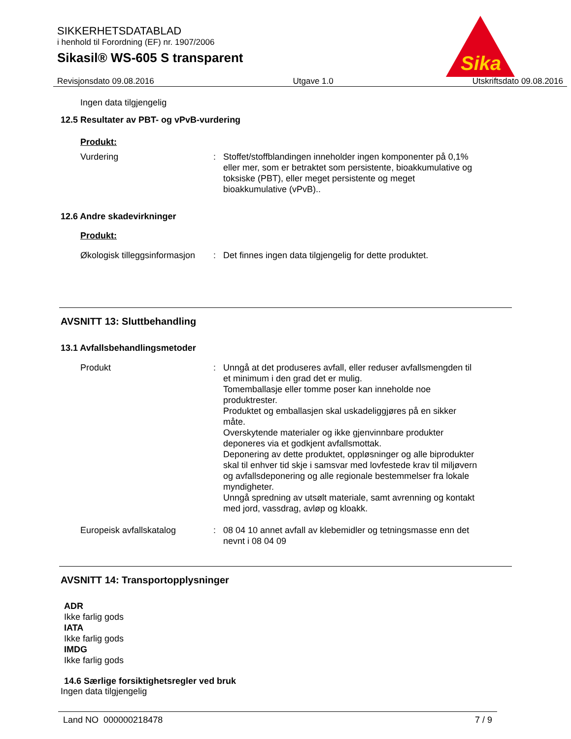SIKKERHETSDATABLAD
i henhold til Forordning (EF) nr. 1907/2006
Sikasil® WS-605 S transparent
Sika
Revisjonsdato 09.08.2016 Utgave 1.0 Utskriftsdato 09.08.2016
Ingen data tilgjengelig
12.5 Resultater av PBT- og vPvB-vurdering
Produkt:
Vurdering : Stoffet/stoffblandingen inneholder ingen komponenter på 0,1% eller mer, som er betraktet som persistente, bioakkumulative og toksiske (PBT), eller meget persistente og meget bioakkumulative (vPvB)..
12.6 Andre skadevirkninger
Produkt:
Økologisk tilleggsinformasjon
: Det finnes ingen data tilgjengelig for dette produktet.
AVSNITT 13: Sluttbehandling
13.1 Avfallsbehandlingsmetoder
Produkt : Unngå at det produseres avfall, eller reduser avfallsmengden til et minimum i den grad det er mulig.
Tomemballasje eller tomme poser kan inneholde noe produktrester.
Produktet og emballasjen skal uskadeliggjøres på en sikker måte.
Overskytende materialer og ikke gjenvinnbare produkter deponeres via et godkjent avfallsmottak.
Deponering av dette produktet, oppløsninger og alle biprodukter skal til enhver tid skje i samsvar med lovfestede krav til miljøvern og avfallsdeponering og alle regionale bestemmelser fra lokale myndigheter.
Unngå spredning av utsølt materiale, samt avrenning og kontakt med jord, vassdrag, avløp og kloakk.
Europeisk avfallskatalog : 08 04 10 annet avfall av klebemidler og tetningsmasse enn det nevnt i 08 04 09
AVSNITT 14: Transportopplysninger
ADR
Ikke farlig gods
IATA
Ikke farlig gods
IMDG
Ikke farlig gods
14.6 Særlige forsiktighetsregler ved bruk
Ingen data tilgjengelig
Land NO 000000218478 7 / 9